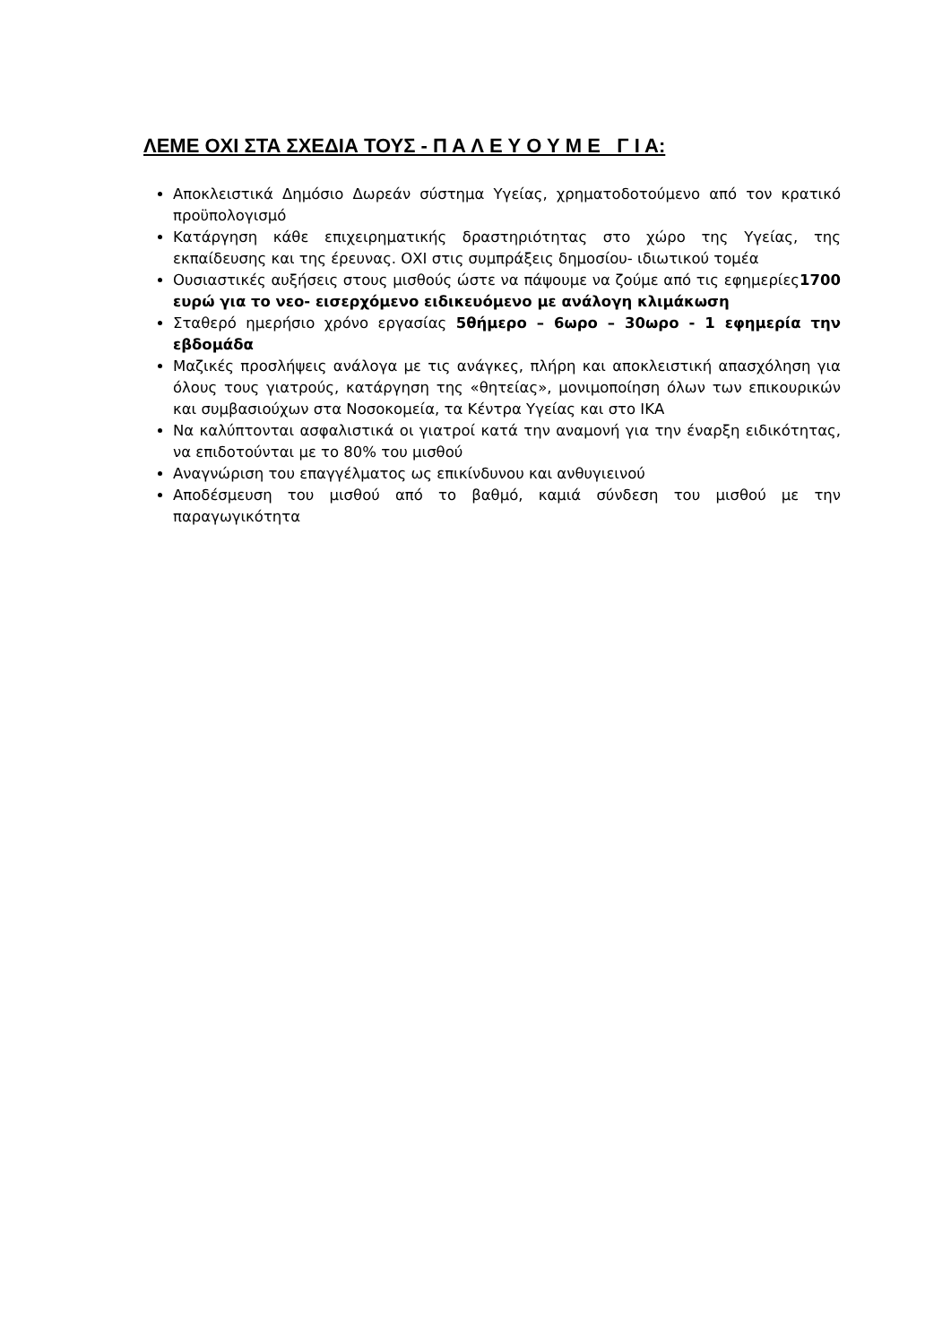ΛΕΜΕ ΟΧΙ ΣΤΑ ΣΧΕΔΙΑ ΤΟΥΣ - Π Α Λ Ε Υ Ο Υ Μ Ε Γ Ι Α:
Αποκλειστικά Δημόσιο Δωρεάν σύστημα Υγείας, χρηματοδοτούμενο από τον κρατικό προϋπολογισμό
Κατάργηση κάθε επιχειρηματικής δραστηριότητας στο χώρο της Υγείας, της εκπαίδευσης και της έρευνας. ΟΧΙ στις συμπράξεις δημοσίου- ιδιωτικού τομέα
Ουσιαστικές αυξήσεις στους μισθούς ώστε να πάψουμε να ζούμε από τις εφημερίες1700 ευρώ για το νεο- εισερχόμενο ειδικευόμενο με ανάλογη κλιμάκωση
Σταθερό ημερήσιο χρόνο εργασίας 5θήμερο – 6ωρο – 30ωρο - 1 εφημερία την εβδομάδα
Μαζικές προσλήψεις ανάλογα με τις ανάγκες, πλήρη και αποκλειστική απασχόληση για όλους τους γιατρούς, κατάργηση της «θητείας», μονιμοποίηση όλων των επικουρικών και συμβασιούχων στα Νοσοκομεία, τα Κέντρα Υγείας και στο ΙΚΑ
Να καλύπτονται ασφαλιστικά οι γιατροί κατά την αναμονή για την έναρξη ειδικότητας, να επιδοτούνται με το 80% του μισθού
Αναγνώριση του επαγγέλματος ως επικίνδυνου και ανθυγιεινού
Αποδέσμευση του μισθού από το βαθμό, καμιά σύνδεση του μισθού με την παραγωγικότητα